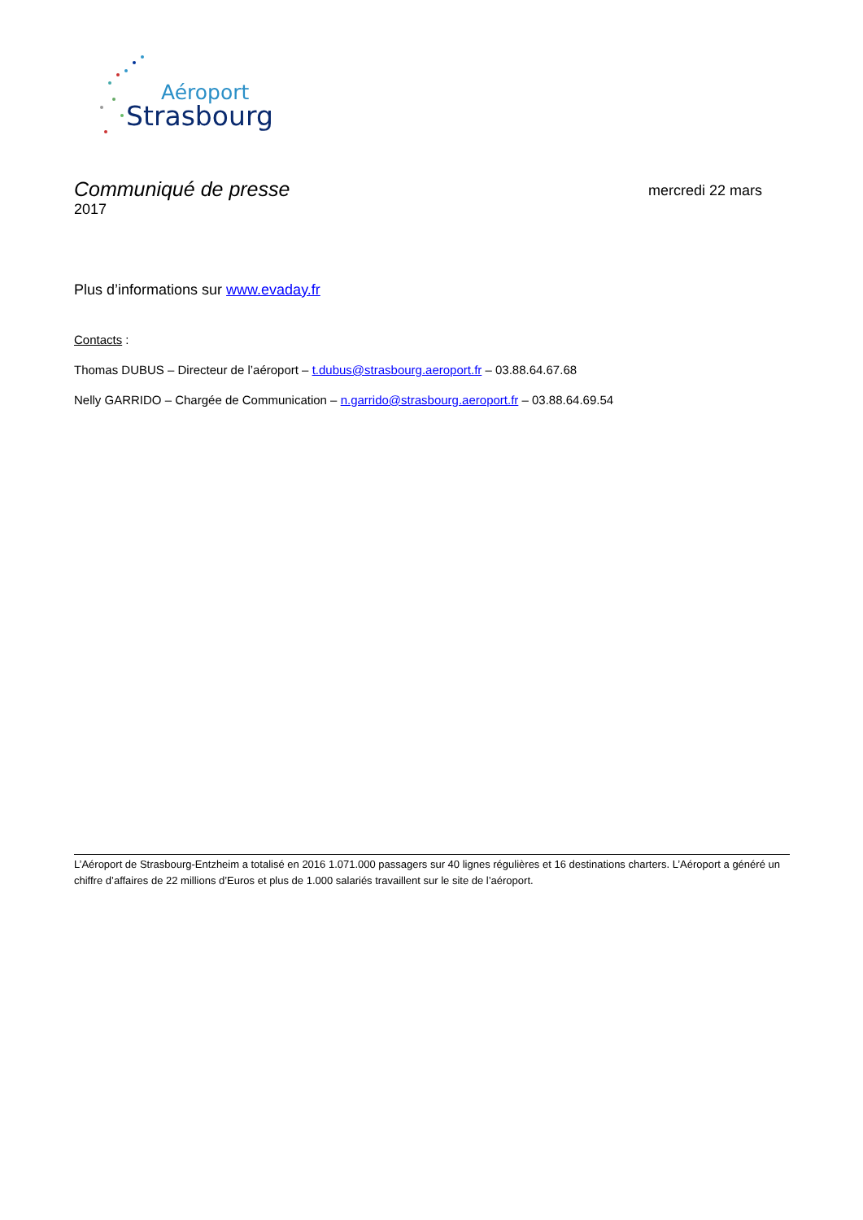Aéroport
Strasbourg
Communiqué de presse mercredi 22 mars
2017
Plus d’informations sur www.evaday.fr
Contacts :
Thomas DUBUS – Directeur de l’aéroport – t.dubus@strasbourg.aeroport.fr – 03.88.64.67.68
Nelly GARRIDO – Chargée de Communication – n.garrido@strasbourg.aeroport.fr – 03.88.64.69.54
L’Aéroport de Strasbourg-Entzheim a totalisé en 2016 1.071.000 passagers sur 40 lignes régulières et 16 destinations charters. L’Aéroport a généré un chiffre d’affaires de 22 millions d’Euros et plus de 1.000 salariés travaillent sur le site de l’aéroport.